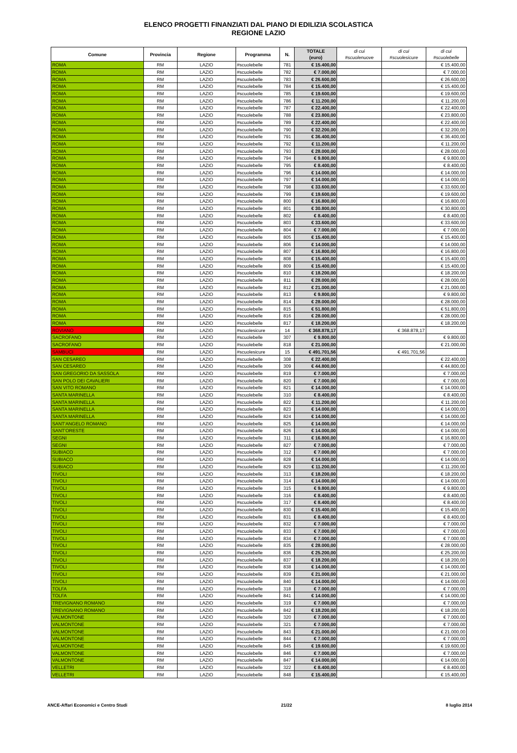ELENCO PROGETTI FINANZIATI DAL PIANO DI EDILIZIA SCOLASTICA
REGIONE LAZIO
| Comune | Provincia | Regione | Programma | N. | TOTALE (euro) | di cui #scuolenuove | di cui #scuolesicure | di cui #scuolebelle |
| --- | --- | --- | --- | --- | --- | --- | --- | --- |
| ROMA | RM | LAZIO | #scuolebelle | 781 | € 15.400,00 | | | € 15.400,00 |
| ROMA | RM | LAZIO | #scuolebelle | 782 | € 7.000,00 | | | € 7.000,00 |
| ROMA | RM | LAZIO | #scuolebelle | 783 | € 26.600,00 | | | € 26.600,00 |
| ROMA | RM | LAZIO | #scuolebelle | 784 | € 15.400,00 | | | € 15.400,00 |
| ROMA | RM | LAZIO | #scuolebelle | 785 | € 19.600,00 | | | € 19.600,00 |
| ROMA | RM | LAZIO | #scuolebelle | 786 | € 11.200,00 | | | € 11.200,00 |
| ROMA | RM | LAZIO | #scuolebelle | 787 | € 22.400,00 | | | € 22.400,00 |
| ROMA | RM | LAZIO | #scuolebelle | 788 | € 23.800,00 | | | € 23.800,00 |
| ROMA | RM | LAZIO | #scuolebelle | 789 | € 22.400,00 | | | € 22.400,00 |
| ROMA | RM | LAZIO | #scuolebelle | 790 | € 32.200,00 | | | € 32.200,00 |
| ROMA | RM | LAZIO | #scuolebelle | 791 | € 36.400,00 | | | € 36.400,00 |
| ROMA | RM | LAZIO | #scuolebelle | 792 | € 11.200,00 | | | € 11.200,00 |
| ROMA | RM | LAZIO | #scuolebelle | 793 | € 28.000,00 | | | € 28.000,00 |
| ROMA | RM | LAZIO | #scuolebelle | 794 | € 9.800,00 | | | € 9.800,00 |
| ROMA | RM | LAZIO | #scuolebelle | 795 | € 8.400,00 | | | € 8.400,00 |
| ROMA | RM | LAZIO | #scuolebelle | 796 | € 14.000,00 | | | € 14.000,00 |
| ROMA | RM | LAZIO | #scuolebelle | 797 | € 14.000,00 | | | € 14.000,00 |
| ROMA | RM | LAZIO | #scuolebelle | 798 | € 33.600,00 | | | € 33.600,00 |
| ROMA | RM | LAZIO | #scuolebelle | 799 | € 19.600,00 | | | € 19.600,00 |
| ROMA | RM | LAZIO | #scuolebelle | 800 | € 16.800,00 | | | € 16.800,00 |
| ROMA | RM | LAZIO | #scuolebelle | 801 | € 30.800,00 | | | € 30.800,00 |
| ROMA | RM | LAZIO | #scuolebelle | 802 | € 8.400,00 | | | € 8.400,00 |
| ROMA | RM | LAZIO | #scuolebelle | 803 | € 33.600,00 | | | € 33.600,00 |
| ROMA | RM | LAZIO | #scuolebelle | 804 | € 7.000,00 | | | € 7.000,00 |
| ROMA | RM | LAZIO | #scuolebelle | 805 | € 15.400,00 | | | € 15.400,00 |
| ROMA | RM | LAZIO | #scuolebelle | 806 | € 14.000,00 | | | € 14.000,00 |
| ROMA | RM | LAZIO | #scuolebelle | 807 | € 16.800,00 | | | € 16.800,00 |
| ROMA | RM | LAZIO | #scuolebelle | 808 | € 15.400,00 | | | € 15.400,00 |
| ROMA | RM | LAZIO | #scuolebelle | 809 | € 15.400,00 | | | € 15.400,00 |
| ROMA | RM | LAZIO | #scuolebelle | 810 | € 18.200,00 | | | € 18.200,00 |
| ROMA | RM | LAZIO | #scuolebelle | 811 | € 28.000,00 | | | € 28.000,00 |
| ROMA | RM | LAZIO | #scuolebelle | 812 | € 21.000,00 | | | € 21.000,00 |
| ROMA | RM | LAZIO | #scuolebelle | 813 | € 9.800,00 | | | € 9.800,00 |
| ROMA | RM | LAZIO | #scuolebelle | 814 | € 28.000,00 | | | € 28.000,00 |
| ROMA | RM | LAZIO | #scuolebelle | 815 | € 51.800,00 | | | € 51.800,00 |
| ROMA | RM | LAZIO | #scuolebelle | 816 | € 28.000,00 | | | € 28.000,00 |
| ROMA | RM | LAZIO | #scuolebelle | 817 | € 18.200,00 | | | € 18.200,00 |
| ROVIANO | RM | LAZIO | #scuolesicure | 14 | € 368.878,17 | | € 368.878,17 | |
| SACROFANO | RM | LAZIO | #scuolebelle | 307 | € 9.800,00 | | | € 9.800,00 |
| SACROFANO | RM | LAZIO | #scuolebelle | 818 | € 21.000,00 | | | € 21.000,00 |
| SAMBUCI | RM | LAZIO | #scuolesicure | 15 | € 491.701,56 | | € 491.701,56 | |
| SAN CESAREO | RM | LAZIO | #scuolebelle | 308 | € 22.400,00 | | | € 22.400,00 |
| SAN CESAREO | RM | LAZIO | #scuolebelle | 309 | € 44.800,00 | | | € 44.800,00 |
| SAN GREGORIO DA SASSOLA | RM | LAZIO | #scuolebelle | 819 | € 7.000,00 | | | € 7.000,00 |
| SAN POLO DEI CAVALIERI | RM | LAZIO | #scuolebelle | 820 | € 7.000,00 | | | € 7.000,00 |
| SAN VITO ROMANO | RM | LAZIO | #scuolebelle | 821 | € 14.000,00 | | | € 14.000,00 |
| SANTA MARINELLA | RM | LAZIO | #scuolebelle | 310 | € 8.400,00 | | | € 8.400,00 |
| SANTA MARINELLA | RM | LAZIO | #scuolebelle | 822 | € 11.200,00 | | | € 11.200,00 |
| SANTA MARINELLA | RM | LAZIO | #scuolebelle | 823 | € 14.000,00 | | | € 14.000,00 |
| SANTA MARINELLA | RM | LAZIO | #scuolebelle | 824 | € 14.000,00 | | | € 14.000,00 |
| SANT'ANGELO ROMANO | RM | LAZIO | #scuolebelle | 825 | € 14.000,00 | | | € 14.000,00 |
| SANT'ORESTE | RM | LAZIO | #scuolebelle | 826 | € 14.000,00 | | | € 14.000,00 |
| SEGNI | RM | LAZIO | #scuolebelle | 311 | € 16.800,00 | | | € 16.800,00 |
| SEGNI | RM | LAZIO | #scuolebelle | 827 | € 7.000,00 | | | € 7.000,00 |
| SUBIACO | RM | LAZIO | #scuolebelle | 312 | € 7.000,00 | | | € 7.000,00 |
| SUBIACO | RM | LAZIO | #scuolebelle | 828 | € 14.000,00 | | | € 14.000,00 |
| SUBIACO | RM | LAZIO | #scuolebelle | 829 | € 11.200,00 | | | € 11.200,00 |
| TIVOLI | RM | LAZIO | #scuolebelle | 313 | € 18.200,00 | | | € 18.200,00 |
| TIVOLI | RM | LAZIO | #scuolebelle | 314 | € 14.000,00 | | | € 14.000,00 |
| TIVOLI | RM | LAZIO | #scuolebelle | 315 | € 9.800,00 | | | € 9.800,00 |
| TIVOLI | RM | LAZIO | #scuolebelle | 316 | € 8.400,00 | | | € 8.400,00 |
| TIVOLI | RM | LAZIO | #scuolebelle | 317 | € 8.400,00 | | | € 8.400,00 |
| TIVOLI | RM | LAZIO | #scuolebelle | 830 | € 15.400,00 | | | € 15.400,00 |
| TIVOLI | RM | LAZIO | #scuolebelle | 831 | € 8.400,00 | | | € 8.400,00 |
| TIVOLI | RM | LAZIO | #scuolebelle | 832 | € 7.000,00 | | | € 7.000,00 |
| TIVOLI | RM | LAZIO | #scuolebelle | 833 | € 7.000,00 | | | € 7.000,00 |
| TIVOLI | RM | LAZIO | #scuolebelle | 834 | € 7.000,00 | | | € 7.000,00 |
| TIVOLI | RM | LAZIO | #scuolebelle | 835 | € 28.000,00 | | | € 28.000,00 |
| TIVOLI | RM | LAZIO | #scuolebelle | 836 | € 25.200,00 | | | € 25.200,00 |
| TIVOLI | RM | LAZIO | #scuolebelle | 837 | € 18.200,00 | | | € 18.200,00 |
| TIVOLI | RM | LAZIO | #scuolebelle | 838 | € 14.000,00 | | | € 14.000,00 |
| TIVOLI | RM | LAZIO | #scuolebelle | 839 | € 21.000,00 | | | € 21.000,00 |
| TIVOLI | RM | LAZIO | #scuolebelle | 840 | € 14.000,00 | | | € 14.000,00 |
| TOLFA | RM | LAZIO | #scuolebelle | 318 | € 7.000,00 | | | € 7.000,00 |
| TOLFA | RM | LAZIO | #scuolebelle | 841 | € 14.000,00 | | | € 14.000,00 |
| TREVIGNANO ROMANO | RM | LAZIO | #scuolebelle | 319 | € 7.000,00 | | | € 7.000,00 |
| TREVIGNANO ROMANO | RM | LAZIO | #scuolebelle | 842 | € 18.200,00 | | | € 18.200,00 |
| VALMONTONE | RM | LAZIO | #scuolebelle | 320 | € 7.000,00 | | | € 7.000,00 |
| VALMONTONE | RM | LAZIO | #scuolebelle | 321 | € 7.000,00 | | | € 7.000,00 |
| VALMONTONE | RM | LAZIO | #scuolebelle | 843 | € 21.000,00 | | | € 21.000,00 |
| VALMONTONE | RM | LAZIO | #scuolebelle | 844 | € 7.000,00 | | | € 7.000,00 |
| VALMONTONE | RM | LAZIO | #scuolebelle | 845 | € 19.600,00 | | | € 19.600,00 |
| VALMONTONE | RM | LAZIO | #scuolebelle | 846 | € 7.000,00 | | | € 7.000,00 |
| VALMONTONE | RM | LAZIO | #scuolebelle | 847 | € 14.000,00 | | | € 14.000,00 |
| VELLETRI | RM | LAZIO | #scuolebelle | 322 | € 8.400,00 | | | € 8.400,00 |
| VELLETRI | RM | LAZIO | #scuolebelle | 848 | € 15.400,00 | | | € 15.400,00 |
ANCE-Affari Economici e Centro Studi 21/22 8 luglio 2014